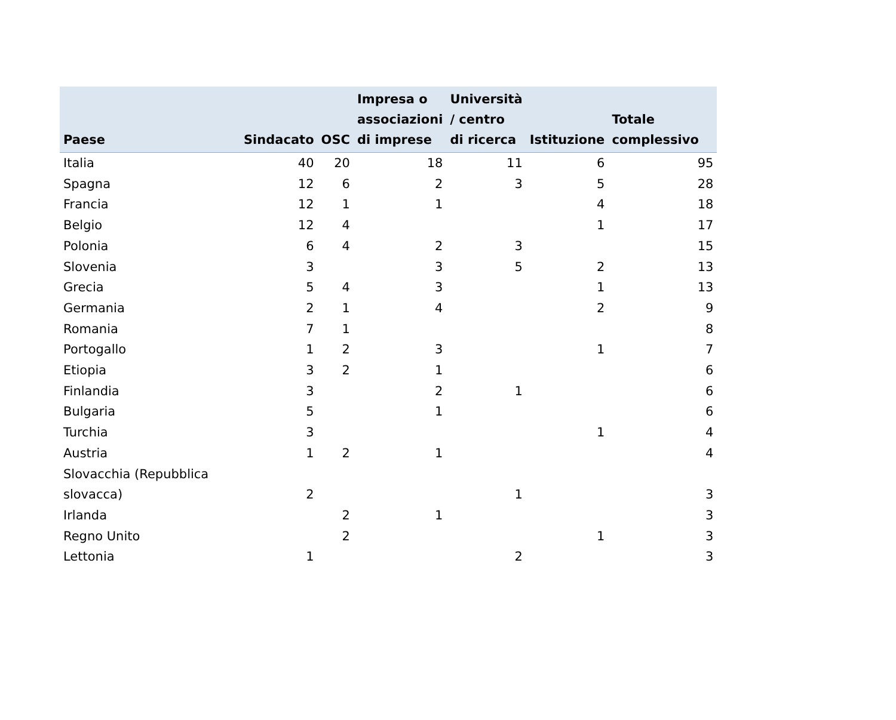| Paese | Sindacato | OSC | Impresa o associazioni di imprese | Università / centro di ricerca | Istituzione | Totale complessivo |
| --- | --- | --- | --- | --- | --- | --- |
| Italia | 40 | 20 | 18 | 11 | 6 | 95 |
| Spagna | 12 | 6 | 2 | 3 | 5 | 28 |
| Francia | 12 | 1 | 1 | | 4 | 18 |
| Belgio | 12 | 4 | | | 1 | 17 |
| Polonia | 6 | 4 | 2 | 3 | | 15 |
| Slovenia | 3 | | 3 | 5 | 2 | 13 |
| Grecia | 5 | 4 | 3 | | 1 | 13 |
| Germania | 2 | 1 | 4 | | 2 | 9 |
| Romania | 7 | 1 | | | | 8 |
| Portogallo | 1 | 2 | 3 | | 1 | 7 |
| Etiopia | 3 | 2 | 1 | | | 6 |
| Finlandia | 3 | | 2 | 1 | | 6 |
| Bulgaria | 5 | | 1 | | | 6 |
| Turchia | 3 | | | | 1 | 4 |
| Austria | 1 | 2 | 1 | | | 4 |
| Slovacchia (Repubblica slovacca) | 2 | | | 1 | | 3 |
| Irlanda | | 2 | 1 | | | 3 |
| Regno Unito | | 2 | | | 1 | 3 |
| Lettonia | 1 | | | 2 | | 3 |